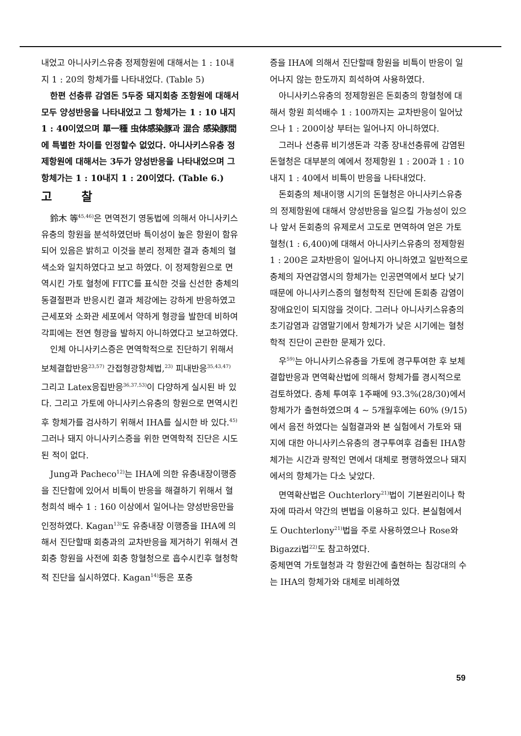내었고 아니사키스유충 정제항원에 대해서는 1 : 10내지 1 : 20의 항체가를 나타내었다. (Table 5)
한편 선충류 감염돈 5두중 돼지회충 조항원에 대해서 모두 양성반응을 나타내었고 그 항체가는 1 : 10 내지 1 : 40이였으며 單一種 虫体感染豚과 混合 感染豚間에 특별한 차이를 인정할수 없었다. 아니사키스유충 정제항원에 대해서는 3두가 양성반응을 나타내었으며 그 항체가는 1 : 10내지 1 : 20이였다. (Table 6.)
고찰
鈴木 等<sup>45,46)</sup>은 면역전기 영동법에 의해서 아니사키스유충의 항원을 분석하였던바 특이성이 높은 항원이 함유되어 있음은 밝히고 이것을 분리 정제한 결과 충체의 혈색소와 일치하였다고 보고 하였다. 이 정제항원으로 면역시킨 가토 혈청에 FITC를 표식한 것을 신선한 충체의 동결절편과 반응시킨 결과 체강에는 강하게 반응하였고 근세포와 소화관 세포에서 약하게 형광을 발한데 비하여 각피에는 전연 형광을 발하지 아니하였다고 보고하였다.
인체 아니사키스증은 면역학적으로 진단하기 위해서 보체결합반응<sup>23,57)</sup> 간접형광항체법,<sup>23)</sup> 피내반응<sup>35,43,47)</sup> 그리고 Latex응집반응<sup>36,37,53)</sup>이 다양하게 실시된 바 있다. 그리고 가토에 아니사키스유충의 항원으로 면역시킨 후 항체가를 검사하기 위해서 IHA를 실시한 바 있다.<sup>45)</sup> 그러나 돼지 아니사키스증을 위한 면역학적 진단은 시도된 적이 없다.
Jung과 Pacheco<sup>12)</sup>는 IHA에 의한 유충내장이행증을 진단함에 있어서 비특이 반응을 해결하기 위해서 혈청희석 배수 1 : 160 이상에서 일어나는 양성반응만을 인정하였다. Kagan<sup>13)</sup>도 유충내장 이행증을 IHA에 의해서 진단할때 회충과의 교차반응을 제거하기 위해서 견회충 항원을 사전에 회충 항혈청으로 흡수시킨후 혈청학적 진단을 실시하였다. Kagan<sup>14)</sup>등은 포충
증을 IHA에 의해서 진단할때 항원을 비특이 반응이 일어나지 않는 한도까지 희석하여 사용하였다.
아니사키스유충의 정제항원은 돈회충의 항혈청에 대해서 항원 희석배수 1 : 100까지는 교차반응이 일어났으나 1 : 200이상 부터는 일어나지 아니하였다.
그러나 선충류 비기생돈과 각종 장내선충류에 감염된 돈혈청은 대부분의 예에서 정제항원 1 : 200과 1 : 10내지 1 : 40에서 비특이 반응을 나타내었다.
돈회충의 체내이행 시기의 돈혈청은 아니사키스유충의 정제항원에 대해서 양성반응을 일으킬 가능성이 있으나 앞서 돈회충의 유제로서 고도로 면역하여 얻은 가토혈청(1 : 6,400)에 대해서 아니사키스유충의 정제항원 1 : 200은 교차반응이 일어나지 아니하였고 일반적으로 충체의 자연감염시의 항체가는 인공면역에서 보다 낮기 때문에 아니사키스증의 혈청학적 진단에 돈회충 감염이 장애요인이 되지않을 것이다. 그러나 아니사키스유충의 초기감염과 감염말기에서 항체가가 낮은 시기에는 혈청학적 진단이 곤란한 문제가 있다.
우<sup>59)</sup>는 아니사키스유충을 가토에 경구투여한 후 보체결합반응과 면역확산법에 의해서 항체가를 경시적으로 검토하였다. 충체 투여후 1주째에 93.3%(28/30)에서 항체가가 출현하였으며 4 ~ 5개월후에는 60% (9/15)에서 음전 하였다는 실험결과와 본 실험에서 가토와 돼지에 대한 아니사키스유충의 경구투여후 검출된 IHA항체가는 시간과 량적인 면에서 대체로 평행하였으나 돼지에서의 항체가는 다소 낮았다.
면역확산법은 Ouchterlory<sup>21)</sup>법이 기본원리이나 학자에 따라서 약간의 변법을 이용하고 있다. 본실험에서도 Ouchterlony<sup>21)</sup>법을 주로 사용하였으나 Rose와 Bigazzi법<sup>22)</sup>도 참고하였다.
중체면역 가토혈청과 각 항원간에 출현하는 침강대의 수는 IHA의 항체가와 대체로 비례하였
59